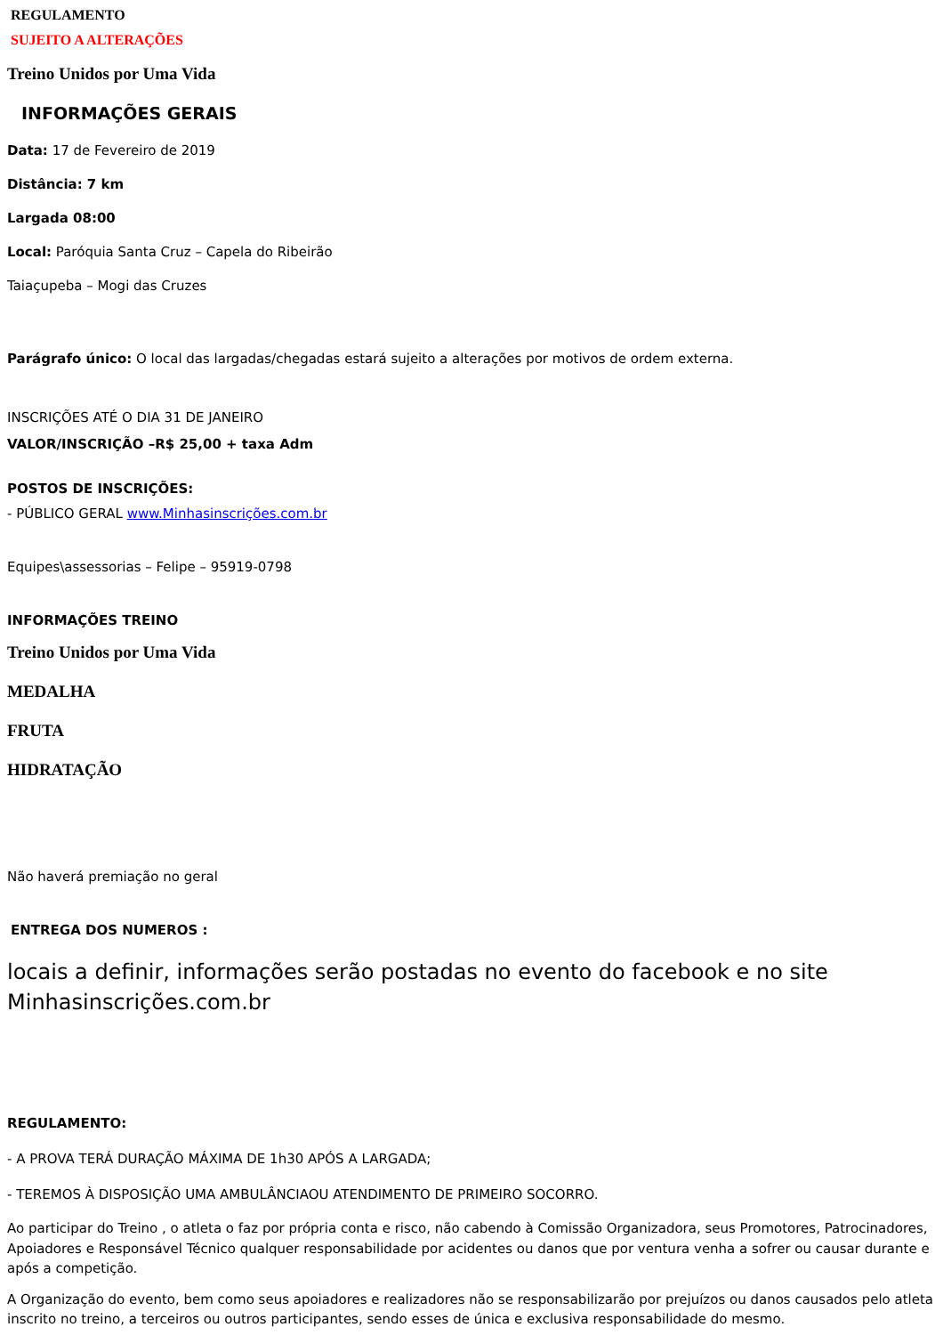REGULAMENTO
SUJEITO A ALTERAÇÕES
Treino Unidos por Uma Vida
INFORMAÇÕES GERAIS
Data: 17 de Fevereiro de 2019
Distância: 7 km
Largada 08:00
Local: Paróquia Santa Cruz – Capela do Ribeirão
Taiaçupeba – Mogi das Cruzes
Parágrafo único: O local das largadas/chegadas estará sujeito a alterações por motivos de ordem externa.
INSCRIÇÕES ATÉ O DIA 31 DE JANEIRO
VALOR/INSCRIÇÃO –R$ 25,00 + taxa Adm
POSTOS DE INSCRIÇÕES:
- PÚBLICO GERAL www.Minhasinscrições.com.br
Equipes\assessorias – Felipe – 95919-0798
INFORMAÇÕES TREINO
Treino Unidos por Uma Vida
MEDALHA
FRUTA
HIDRATAÇÃO
Não haverá premiação no geral
ENTREGA DOS NUMEROS :
locais a definir, informações serão postadas no evento do facebook e no site Minhasinscrições.com.br
REGULAMENTO:
- A PROVA TERÁ DURAÇÃO MÁXIMA DE 1h30 APÓS A LARGADA;
- TEREMOS À DISPOSIÇÃO UMA AMBULÂNCIAOU ATENDIMENTO DE PRIMEIRO SOCORRO.
Ao participar do Treino , o atleta o faz por própria conta e risco, não cabendo à Comissão Organizadora, seus Promotores, Patrocinadores, Apoiadores e Responsável Técnico qualquer responsabilidade por acidentes ou danos que por ventura venha a sofrer ou causar durante e após a competição.
A Organização do evento, bem como seus apoiadores e realizadores não se responsabilizarão por prejuízos ou danos causados pelo atleta inscrito no treino, a terceiros ou outros participantes, sendo esses de única e exclusiva responsabilidade do mesmo.